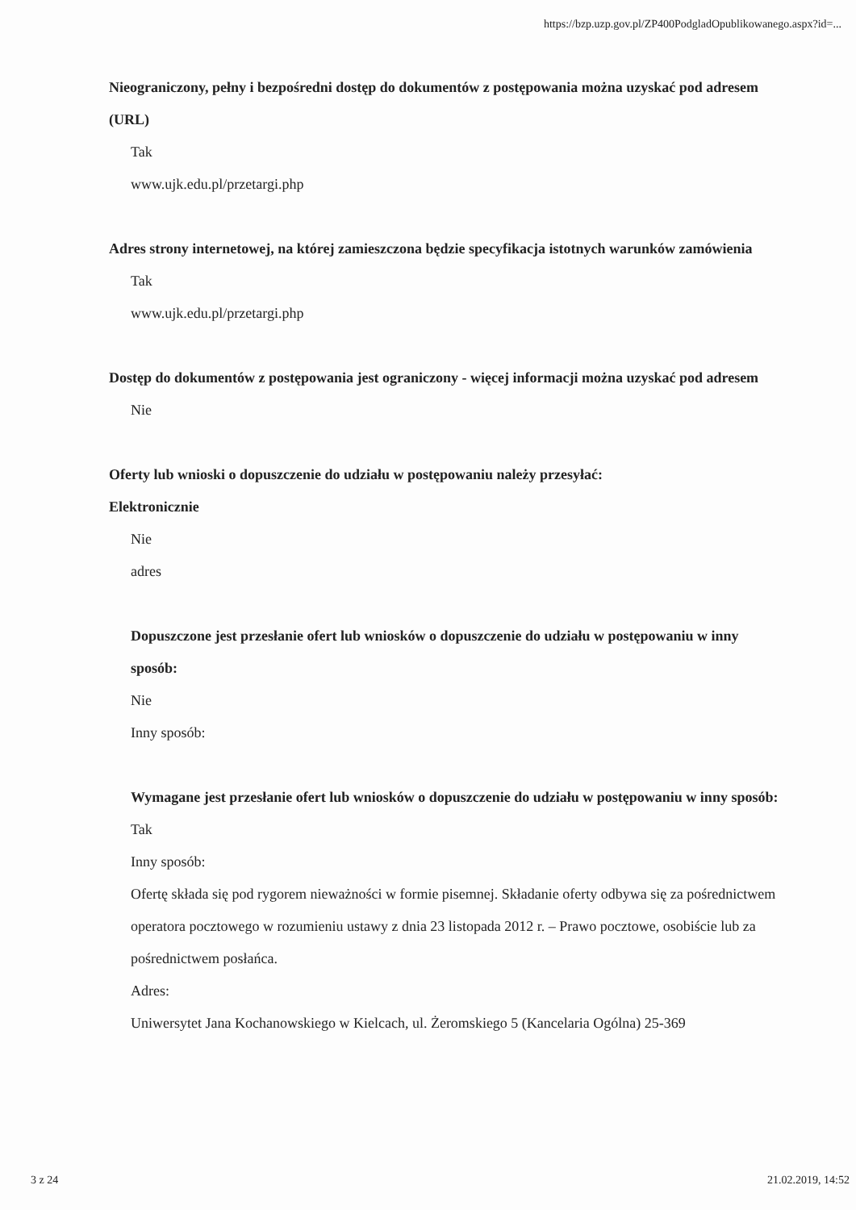https://bzp.uzp.gov.pl/ZP400PodgladOpublikowanego.aspx?id=...
Nieograniczony, pełny i bezpośredni dostęp do dokumentów z postępowania można uzyskać pod adresem (URL)
Tak
www.ujk.edu.pl/przetargi.php
Adres strony internetowej, na której zamieszczona będzie specyfikacja istotnych warunków zamówienia
Tak
www.ujk.edu.pl/przetargi.php
Dostęp do dokumentów z postępowania jest ograniczony - więcej informacji można uzyskać pod adresem
Nie
Oferty lub wnioski o dopuszczenie do udziału w postępowaniu należy przesyłać:
Elektronicznie
Nie
adres
Dopuszczone jest przesłanie ofert lub wniosków o dopuszczenie do udziału w postępowaniu w inny sposób:
Nie
Inny sposób:
Wymagane jest przesłanie ofert lub wniosków o dopuszczenie do udziału w postępowaniu w inny sposób:
Tak
Inny sposób:
Ofertę składa się pod rygorem nieważności w formie pisemnej. Składanie oferty odbywa się za pośrednictwem operatora pocztowego w rozumieniu ustawy z dnia 23 listopada 2012 r. – Prawo pocztowe, osobiście lub za pośrednictwem posłańca.
Adres:
Uniwersytet Jana Kochanowskiego w Kielcach, ul. Żeromskiego 5 (Kancelaria Ogólna) 25-369
3 z 24 21.02.2019, 14:52